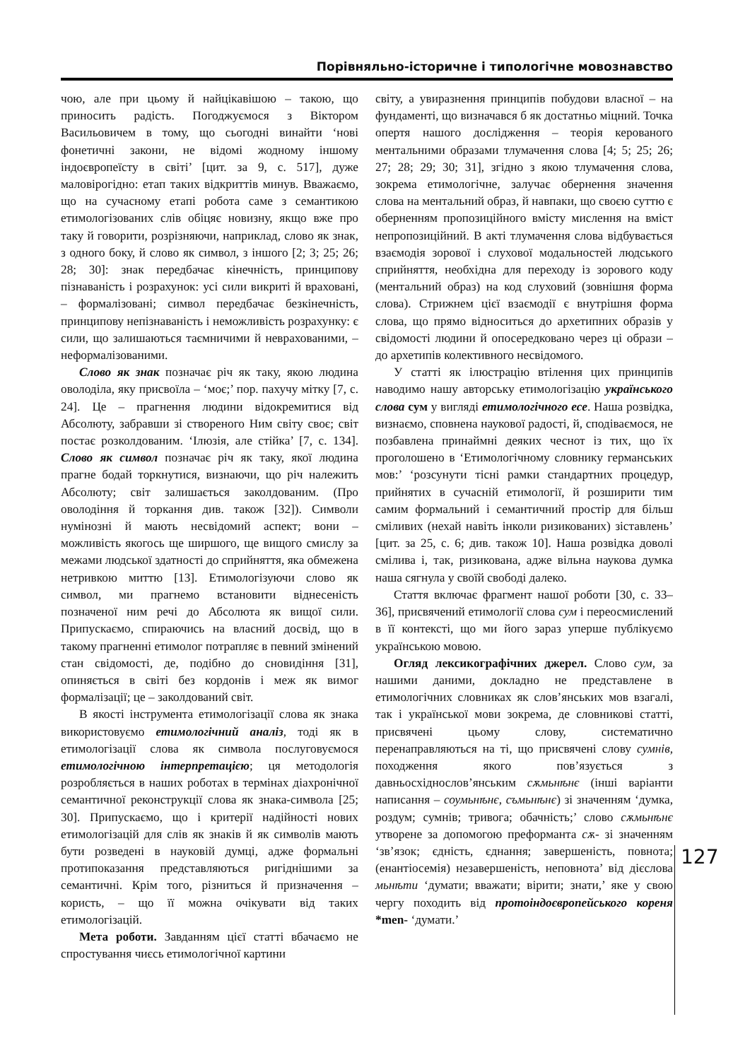Порівняльно-історичне і типологічне мовознавство
чою, але при цьому й найцікавішою – такою, що приносить радість. Погоджуємося з Віктором Васильовичем в тому, що сьогодні винайти ‘нові фонетичні закони, не відомі жодному іншому індоєвропеїсту в світі’ [цит. за 9, с. 517], дуже маловірогідно: етап таких відкриттів минув. Вважаємо, що на сучасному етапі робота саме з семантикою етимологізованих слів обіцяє новизну, якщо вже про таку й говорити, розрізняючи, наприклад, слово як знак, з одного боку, й слово як символ, з іншого [2; 3; 25; 26; 28; 30]: знак передбачає кінечність, принципову пізнаваність і розрахунок: усі сили викриті й враховані, – формалізовані; символ передбачає безкінечність, принципову непізнаваність і неможливість розрахунку: є сили, що залишаються таємничими й неврахованими, – неформалізованими.
Слово як знак позначає річ як таку, якою людина оволоділа, яку присвоїла – ‘моє;’ пор. пахучу мітку [7, с. 24]. Це – прагнення людини відокремитися від Абсолюту, забравши зі створеного Ним світу своє; світ постає розколдованим. ‘Ілюзія, але стійка’ [7, с. 134]. Слово як символ позначає річ як таку, якої людина прагне бодай торкнутися, визнаючи, що річ належить Абсолюту; світ залишається заколдованим. (Про оволодіння й торкання див. також [32]). Символи нумінозні й мають несвідомий аспект; вони – можливість якогось ще ширшого, ще вищого смислу за межами людської здатності до сприйняття, яка обмежена нетривкою миттю [13]. Етимологізуючи слово як символ, ми прагнемо встановити віднесеність позначеної ним речі до Абсолюта як вищої сили. Припускаємо, спираючись на власний досвід, що в такому прагненні етимолог потрапляє в певний змінений стан свідомості, де, подібно до сновидіння [31], опиняється в світі без кордонів і меж як вимог формалізації; це – заколдований світ.
В якості інструмента етимологізації слова як знака використовуємо етимологічний аналіз, тоді як в етимологізації слова як символа послуговуємося етимологічною інтерпретацією; ця методологія розробляється в наших роботах в термінах діахронічної семантичної реконструкції слова як знака-символа [25; 30]. Припускаємо, що і критерії надійності нових етимологізацій для слів як знаків й як символів мають бути розведені в науковій думці, адже формальні протипоказання представляються ригіднішими за семантичні. Крім того, різниться й призначення – користь, – що її можна очікувати від таких етимологізацій.
Мета роботи. Завданням цієї статті вбачаємо не спростування чиєсь етимологічної картини
світу, а увиразнення принципів побудови власної – на фундаменті, що визначався б як достатньо міцний. Точка опертя нашого дослідження – теорія керованого ментальними образами тлумачення слова [4; 5; 25; 26; 27; 28; 29; 30; 31], згідно з якою тлумачення слова, зокрема етимологічне, залучає обернення значення слова на ментальний образ, й навпаки, що своєю суттю є оберненням пропозиційного вмісту мислення на вміст непропозиційний. В акті тлумачення слова відбувається взаємодія зорової і слухової модальностей людського сприйняття, необхідна для переходу із зорового коду (ментальний образ) на код слуховий (зовнішня форма слова). Стрижнем цієї взаємодії є внутрішня форма слова, що прямо відноситься до архетипних образів у свідомості людини й опосередковано через ці образи – до архетипів колективного несвідомого.
У статті як ілюстрацію втілення цих принципів наводимо нашу авторську етимологізацію українського слова сум у вигляді етимологічного есе. Наша розвідка, визнаємо, сповнена наукової радості, й, сподіваємося, не позбавлена принаймні деяких чеснот із тих, що їх проголошено в ‘Етимологічному словнику германських мов:’ ‘розсунути тісні рамки стандартних процедур, прийнятих в сучасній етимології, й розширити тим самим формальний і семантичний простір для більш сміливих (нехай навіть інколи ризикованих) зіставлень’ [цит. за 25, с. 6; див. також 10]. Наша розвідка доволі смілива і, так, ризикована, адже вільна наукова думка наша сягнула у своїй свободі далеко.
Стаття включає фрагмент нашої роботи [30, с. 33–36], присвячений етимології слова сум і переосмислений в її контексті, що ми його зараз уперше публікуємо українською мовою.
Огляд лексикографічних джерел. Слово сум, за нашими даними, докладно не представлене в етимологічних словниках як слов’янських мов взагалі, так і української мови зокрема, де словникові статті, присвячені цьому слову, систематично перенаправляються на ті, що присвячені слову сумнів, походження якого пов’язується з давньосхіднослов’янським сѫмьнѣнє (інші варіанти написання – соумьнѣнє, съмьнѣнє) зі значенням ‘думка, роздум; сумнів; тривога; обачність;’ слово сѫмьнѣнє утворене за допомогою преформанта сѫ- зі значенням ‘зв’язок; єдність, єднання; завершеність, повнота; (енантіосемія) незавершеність, неповнота’ від дієслова мьнѣти ‘думати; вважати; вірити; знати,’ яке у свою чергу походить від протоіндоєвропейського кореня *men- ‘думати.’
127